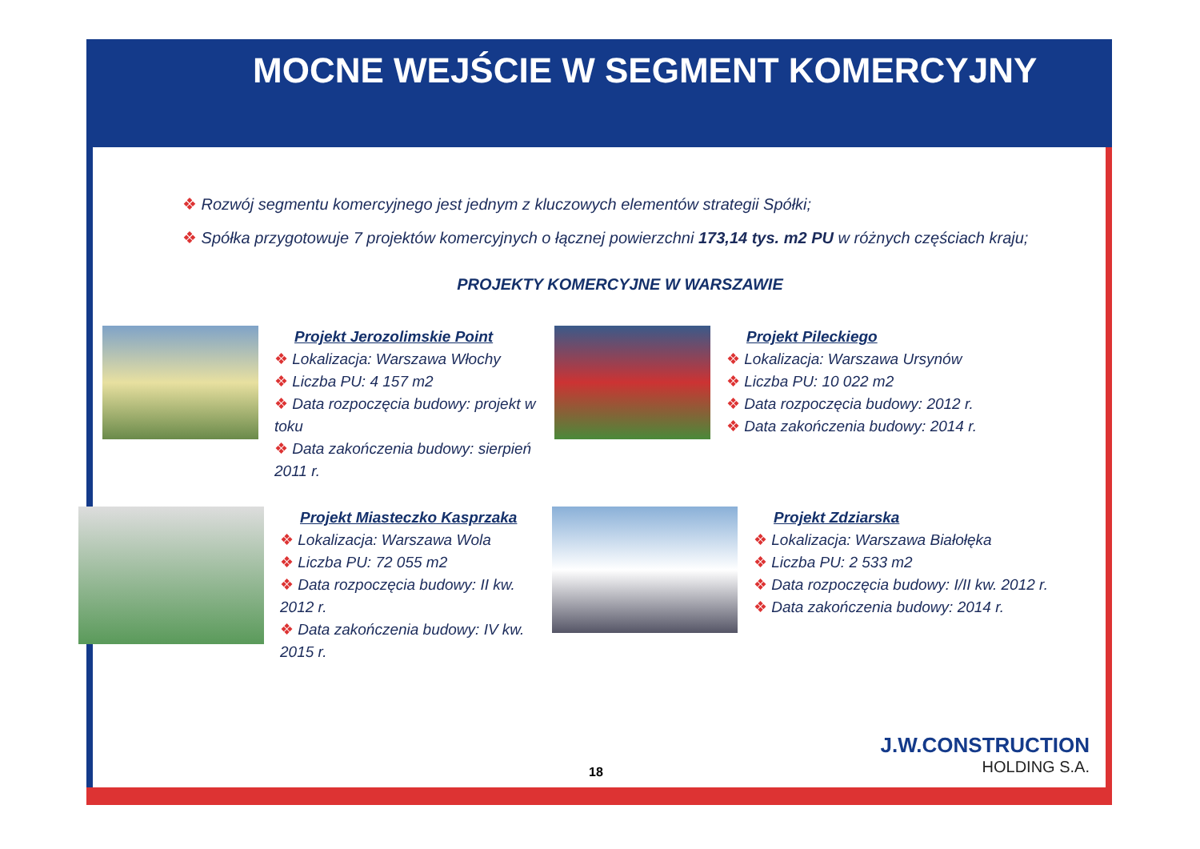MOCNE WEJŚCIE W SEGMENT KOMERCYJNY
❖ Rozwój segmentu komercyjnego jest jednym z kluczowych elementów strategii Spółki;
❖ Spółka przygotowuje 7 projektów komercyjnych o łącznej powierzchni 173,14 tys. m2 PU w różnych częściach kraju;
PROJEKTY KOMERCYJNE W WARSZAWIE
Projekt Jerozolimskie Point
❖ Lokalizacja: Warszawa Włochy
❖ Liczba PU: 4 157 m2
❖ Data rozpoczęcia budowy: projekt w toku
❖ Data zakończenia budowy: sierpień 2011 r.
Projekt Pileckiego
❖ Lokalizacja: Warszawa Ursynów
❖ Liczba PU: 10 022 m2
❖ Data rozpoczęcia budowy: 2012 r.
❖ Data zakończenia budowy: 2014 r.
Projekt Miasteczko Kasprzaka
❖ Lokalizacja: Warszawa Wola
❖ Liczba PU: 72 055 m2
❖ Data rozpoczęcia budowy: II kw. 2012 r.
❖ Data zakończenia budowy: IV kw. 2015 r.
Projekt Zdziarska
❖ Lokalizacja: Warszawa Białołęka
❖ Liczba PU: 2 533 m2
❖ Data rozpoczęcia budowy: I/II kw. 2012 r.
❖ Data zakończenia budowy: 2014 r.
18 J.W.CONSTRUCTION
HOLDING S.A.